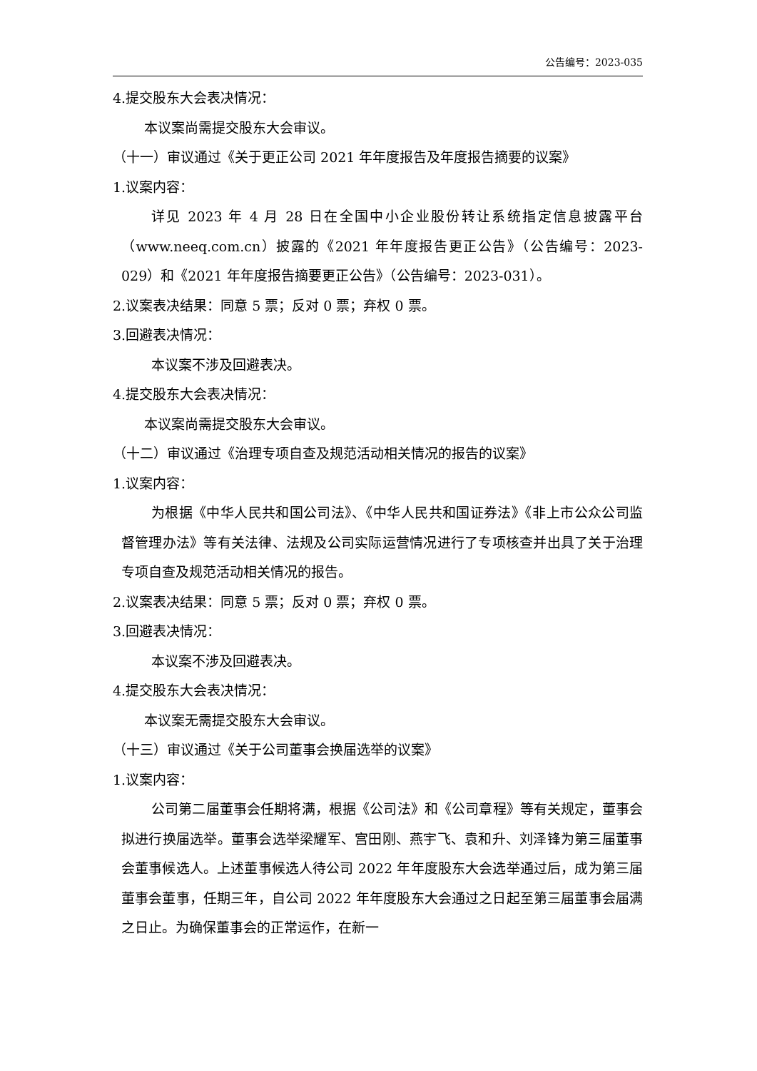公告编号：2023-035
4.提交股东大会表决情况：
本议案尚需提交股东大会审议。
（十一）审议通过《关于更正公司 2021 年年度报告及年度报告摘要的议案》
1.议案内容：
详见 2023 年 4 月 28 日在全国中小企业股份转让系统指定信息披露平台（www.neeq.com.cn）披露的《2021 年年度报告更正公告》（公告编号：2023-029）和《2021 年年度报告摘要更正公告》（公告编号：2023-031）。
2.议案表决结果：同意 5 票；反对 0 票；弃权 0 票。
3.回避表决情况：
本议案不涉及回避表决。
4.提交股东大会表决情况：
本议案尚需提交股东大会审议。
（十二）审议通过《治理专项自查及规范活动相关情况的报告的议案》
1.议案内容：
为根据《中华人民共和国公司法》、《中华人民共和国证券法》《非上市公众公司监督管理办法》等有关法律、法规及公司实际运营情况进行了专项核查并出具了关于治理专项自查及规范活动相关情况的报告。
2.议案表决结果：同意 5 票；反对 0 票；弃权 0 票。
3.回避表决情况：
本议案不涉及回避表决。
4.提交股东大会表决情况：
本议案无需提交股东大会审议。
（十三）审议通过《关于公司董事会换届选举的议案》
1.议案内容：
公司第二届董事会任期将满，根据《公司法》和《公司章程》等有关规定，董事会拟进行换届选举。董事会选举梁耀军、宫田刚、燕宇飞、袁和升、刘泽锋为第三届董事会董事候选人。上述董事候选人待公司 2022 年年度股东大会选举通过后，成为第三届董事会董事，任期三年，自公司 2022 年年度股东大会通过之日起至第三届董事会届满之日止。为确保董事会的正常运作，在新一